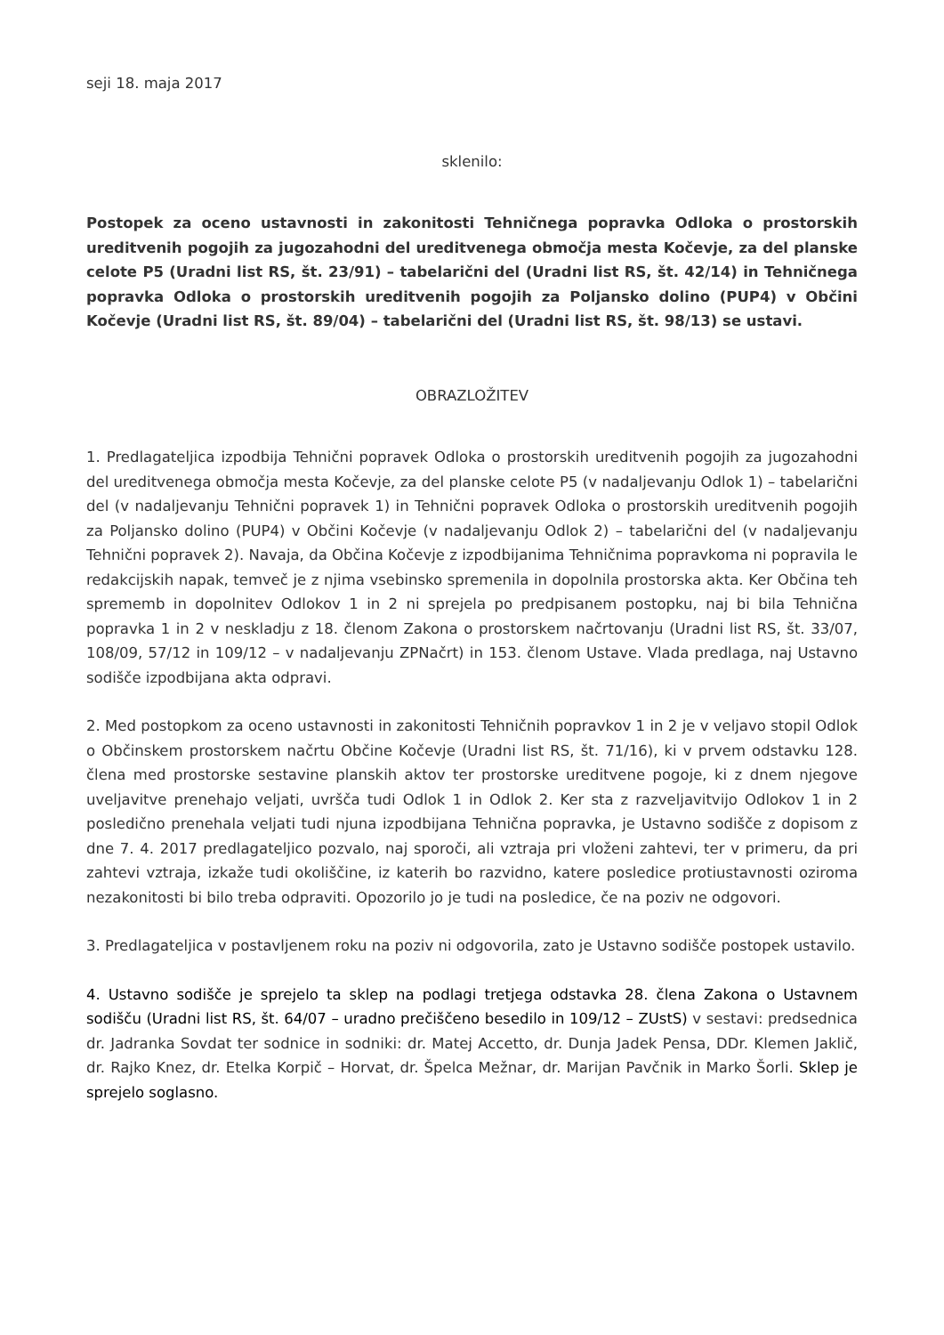seji 18. maja 2017
sklenilo:
Postopek za oceno ustavnosti in zakonitosti Tehničnega popravka Odloka o prostorskih ureditvenih pogojih za jugozahodni del ureditvenega območja mesta Kočevje, za del planske celote P5 (Uradni list RS, št. 23/91) – tabelarični del (Uradni list RS, št. 42/14) in Tehničnega popravka Odloka o prostorskih ureditvenih pogojih za Poljansko dolino (PUP4) v Občini Kočevje (Uradni list RS, št. 89/04) – tabelarični del (Uradni list RS, št. 98/13) se ustavi.
OBRAZLOŽITEV
1. Predlagateljica izpodbija Tehnični popravek Odloka o prostorskih ureditvenih pogojih za jugozahodni del ureditvenega območja mesta Kočevje, za del planske celote P5 (v nadaljevanju Odlok 1) – tabelarični del (v nadaljevanju Tehnični popravek 1) in Tehnični popravek Odloka o prostorskih ureditvenih pogojih za Poljansko dolino (PUP4) v Občini Kočevje (v nadaljevanju Odlok 2) – tabelarični del (v nadaljevanju Tehnični popravek 2). Navaja, da Občina Kočevje z izpodbijanima Tehničnima popravkoma ni popravila le redakcijskih napak, temveč je z njima vsebinsko spremenila in dopolnila prostorska akta. Ker Občina teh sprememb in dopolnitev Odlokov 1 in 2 ni sprejela po predpisanem postopku, naj bi bila Tehnična popravka 1 in 2 v neskladju z 18. členom Zakona o prostorskem načrtovanju (Uradni list RS, št. 33/07, 108/09, 57/12 in 109/12 – v nadaljevanju ZPNačrt) in 153. členom Ustave. Vlada predlaga, naj Ustavno sodišče izpodbijana akta odpravi.
2. Med postopkom za oceno ustavnosti in zakonitosti Tehničnih popravkov 1 in 2 je v veljavo stopil Odlok o Občinskem prostorskem načrtu Občine Kočevje (Uradni list RS, št. 71/16), ki v prvem odstavku 128. člena med prostorske sestavine planskih aktov ter prostorske ureditvene pogoje, ki z dnem njegove uveljavitve prenehajo veljati, uvršča tudi Odlok 1 in Odlok 2. Ker sta z razveljavitvijo Odlokov 1 in 2 posledično prenehala veljati tudi njuna izpodbijana Tehnična popravka, je Ustavno sodišče z dopisom z dne 7. 4. 2017 predlagateljico pozvalo, naj sporoči, ali vztraja pri vloženi zahtevi, ter v primeru, da pri zahtevi vztraja, izkaže tudi okoliščine, iz katerih bo razvidno, katere posledice protiustavnosti oziroma nezakonitosti bi bilo treba odpraviti. Opozorilo jo je tudi na posledice, če na poziv ne odgovori.
3. Predlagateljica v postavljenem roku na poziv ni odgovorila, zato je Ustavno sodišče postopek ustavilo.
4. Ustavno sodišče je sprejelo ta sklep na podlagi tretjega odstavka 28. člena Zakona o Ustavnem sodišču (Uradni list RS, št. 64/07 – uradno prečiščeno besedilo in 109/12 – ZUstS) v sestavi: predsednica dr. Jadranka Sovdat ter sodnice in sodniki: dr. Matej Accetto, dr. Dunja Jadek Pensa, DDr. Klemen Jaklič, dr. Rajko Knez, dr. Etelka Korpič – Horvat, dr. Špelca Mežnar, dr. Marijan Pavčnik in Marko Šorli. Sklep je sprejelo soglasno.